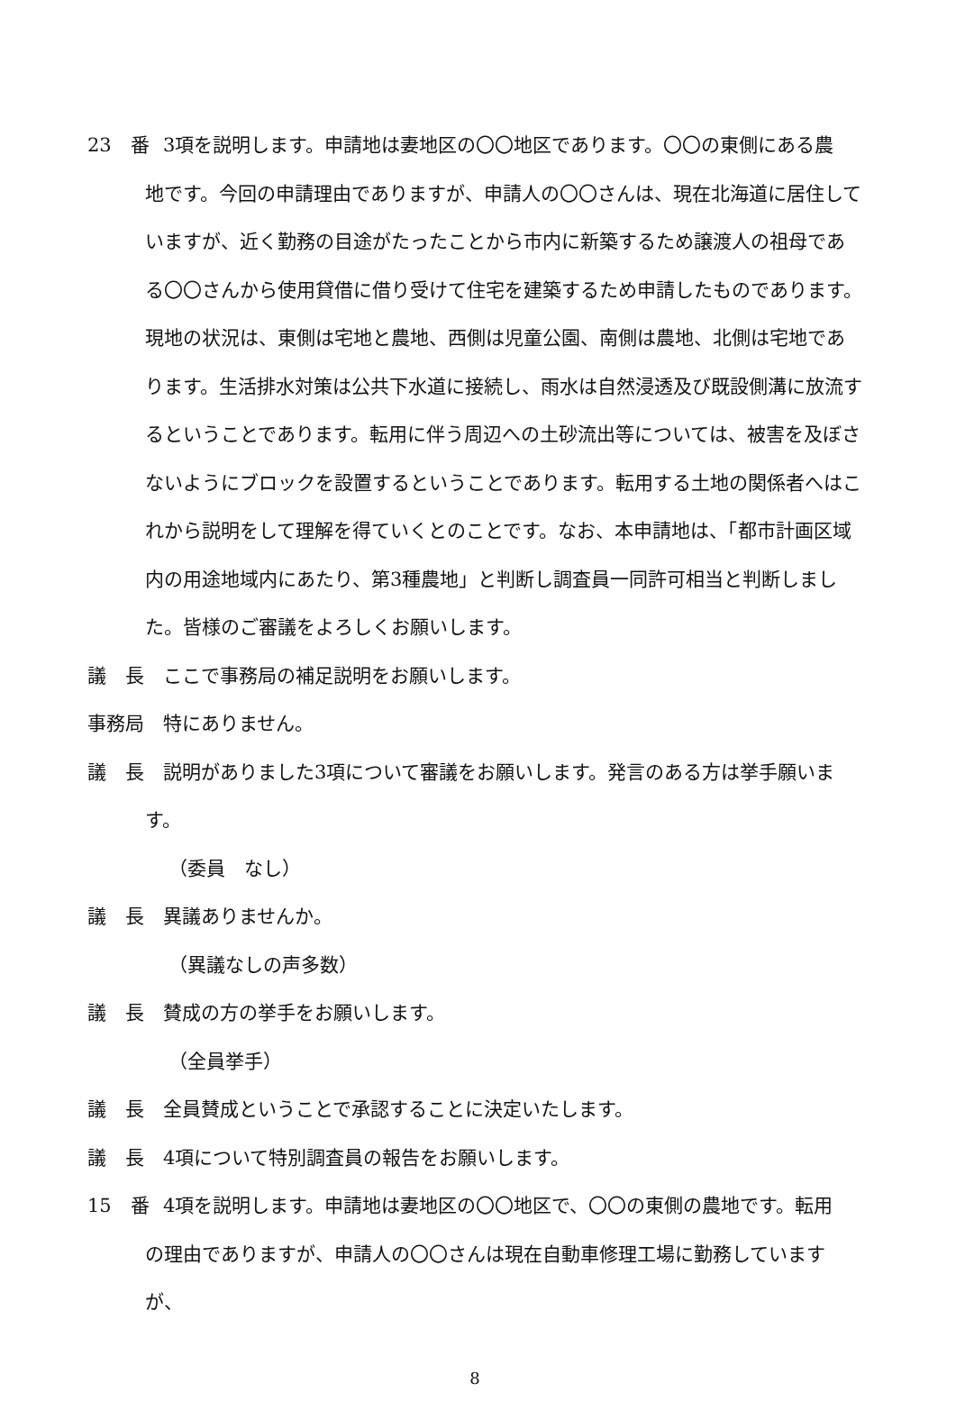23　番 3項を説明します。申請地は妻地区の〇〇地区であります。〇〇の東側にある農
地です。今回の申請理由でありますが、申請人の〇〇さんは、現在北海道に居住していますが、近く勤務の目途がたったことから市内に新築するため譲渡人の祖母である〇〇さんから使用貸借に借り受けて住宅を建築するため申請したものであります。現地の状況は、東側は宅地と農地、西側は児童公園、南側は農地、北側は宅地であります。生活排水対策は公共下水道に接続し、雨水は自然浸透及び既設側溝に放流するということであります。転用に伴う周辺への土砂流出等については、被害を及ぼさないようにブロックを設置するということであります。転用する土地の関係者へはこれから説明をして理解を得ていくとのことです。なお、本申請地は、「都市計画区域内の用途地域内にあたり、第3種農地」と判断し調査員一同許可相当と判断しました。皆様のご審議をよろしくお願いします。
議　長 ここで事務局の補足説明をお願いします。
事務局 特にありません。
議　長 説明がありました3項について審議をお願いします。発言のある方は挙手願いま
す。
（委員　なし）
議　長 異議ありませんか。
（異議なしの声多数）
議　長 賛成の方の挙手をお願いします。
（全員挙手）
議　長 全員賛成ということで承認することに決定いたします。
議　長 4項について特別調査員の報告をお願いします。
15　番 4項を説明します。申請地は妻地区の〇〇地区で、〇〇の東側の農地です。転用
の理由でありますが、申請人の〇〇さんは現在自動車修理工場に勤務していますが、
8